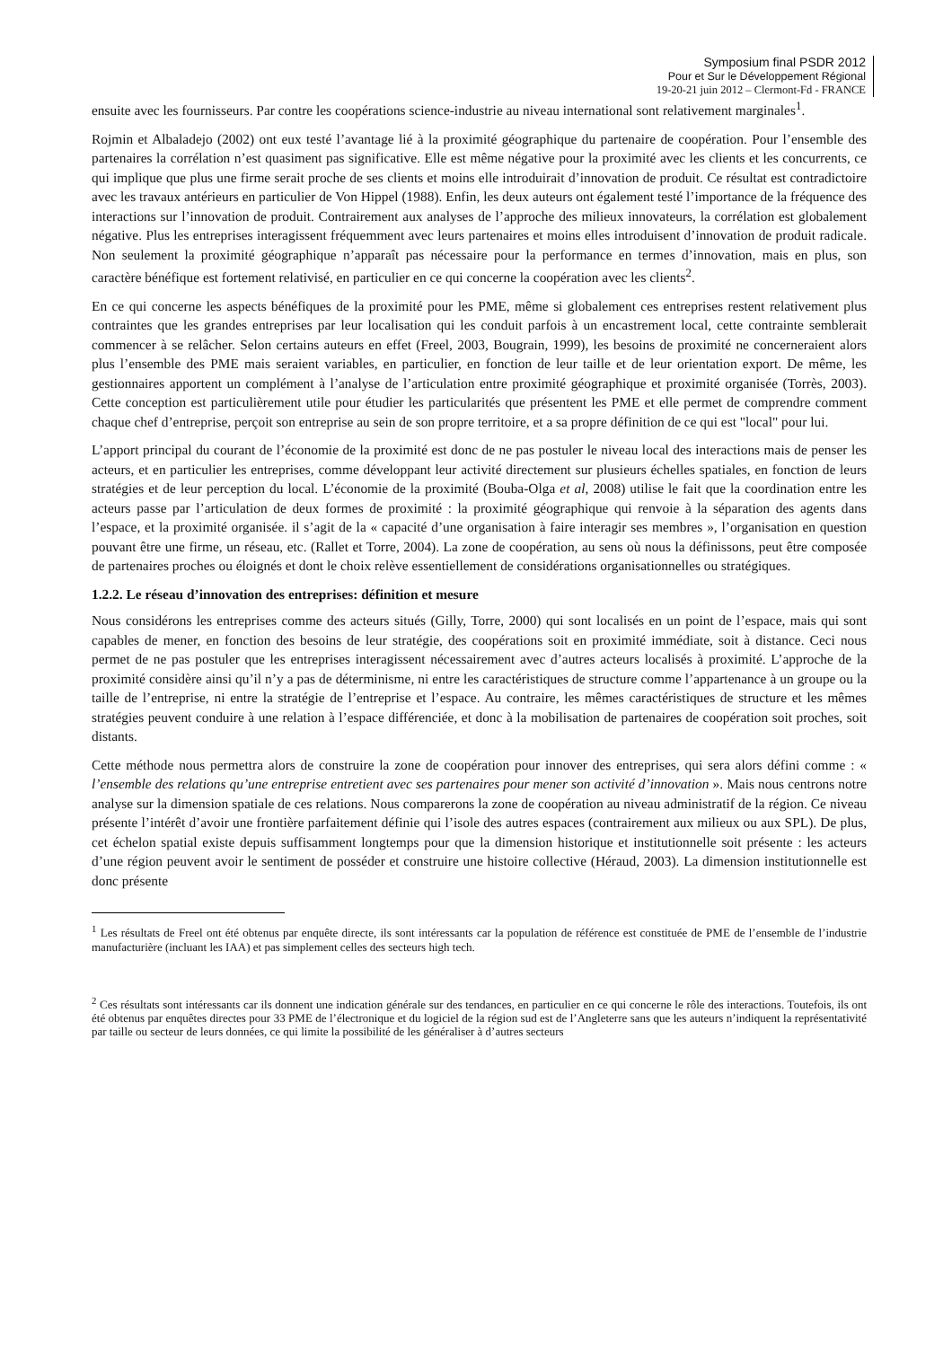Symposium final PSDR 2012
Pour et Sur le Développement Régional
19-20-21 juin 2012 – Clermont-Fd - FRANCE
ensuite avec les fournisseurs. Par contre les coopérations science-industrie au niveau international sont relativement marginales<sup>1</sup>.
Rojmin et Albaladejo (2002) ont eux testé l’avantage lié à la proximité géographique du partenaire de coopération. Pour l’ensemble des partenaires la corrélation n’est quasiment pas significative. Elle est même négative pour la proximité avec les clients et les concurrents, ce qui implique que plus une firme serait proche de ses clients et moins elle introduirait d’innovation de produit. Ce résultat est contradictoire avec les travaux antérieurs en particulier de Von Hippel (1988). Enfin, les deux auteurs ont également testé l’importance de la fréquence des interactions sur l’innovation de produit. Contrairement aux analyses de l’approche des milieux innovateurs, la corrélation est globalement négative. Plus les entreprises interagissent fréquemment avec leurs partenaires et moins elles introduisent d’innovation de produit radicale. Non seulement la proximité géographique n’apparaît pas nécessaire pour la performance en termes d’innovation, mais en plus, son caractère bénéfique est fortement relativisé, en particulier en ce qui concerne la coopération avec les clients<sup>2</sup>.
En ce qui concerne les aspects bénéfiques de la proximité pour les PME, même si globalement ces entreprises restent relativement plus contraintes que les grandes entreprises par leur localisation qui les conduit parfois à un encastrement local, cette contrainte semblerait commencer à se relâcher. Selon certains auteurs en effet (Freel, 2003, Bougrain, 1999), les besoins de proximité ne concerneraient alors plus l’ensemble des PME mais seraient variables, en particulier, en fonction de leur taille et de leur orientation export. De même, les gestionnaires apportent un complément à l’analyse de l’articulation entre proximité géographique et proximité organisée (Torrès, 2003). Cette conception est particulièrement utile pour étudier les particularités que présentent les PME et elle permet de comprendre comment chaque chef d’entreprise, perçoit son entreprise au sein de son propre territoire, et a sa propre définition de ce qui est "local" pour lui.
L’apport principal du courant de l’économie de la proximité est donc de ne pas postuler le niveau local des interactions mais de penser les acteurs, et en particulier les entreprises, comme développant leur activité directement sur plusieurs échelles spatiales, en fonction de leurs stratégies et de leur perception du local. L’économie de la proximité (Bouba-Olga et al, 2008) utilise le fait que la coordination entre les acteurs passe par l’articulation de deux formes de proximité : la proximité géographique qui renvoie à la séparation des agents dans l’espace, et la proximité organisée. il s’agit de la « capacité d’une organisation à faire interagir ses membres », l’organisation en question pouvant être une firme, un réseau, etc. (Rallet et Torre, 2004). La zone de coopération, au sens où nous la définissons, peut être composée de partenaires proches ou éloignés et dont le choix relève essentiellement de considérations organisationnelles ou stratégiques.
1.2.2. Le réseau d’innovation des entreprises: définition et mesure
Nous considérons les entreprises comme des acteurs situés (Gilly, Torre, 2000) qui sont localisés en un point de l’espace, mais qui sont capables de mener, en fonction des besoins de leur stratégie, des coopérations soit en proximité immédiate, soit à distance. Ceci nous permet de ne pas postuler que les entreprises interagissent nécessairement avec d’autres acteurs localisés à proximité. L’approche de la proximité considère ainsi qu’il n’y a pas de déterminisme, ni entre les caractéristiques de structure comme l’appartenance à un groupe ou la taille de l’entreprise, ni entre la stratégie de l’entreprise et l’espace. Au contraire, les mêmes caractéristiques de structure et les mêmes stratégies peuvent conduire à une relation à l’espace différenciée, et donc à la mobilisation de partenaires de coopération soit proches, soit distants.
Cette méthode nous permettra alors de construire la zone de coopération pour innover des entreprises, qui sera alors défini comme : « l’ensemble des relations qu’une entreprise entretient avec ses partenaires pour mener son activité d’innovation ». Mais nous centrons notre analyse sur la dimension spatiale de ces relations. Nous comparerons la zone de coopération au niveau administratif de la région. Ce niveau présente l’intérêt d’avoir une frontière parfaitement définie qui l’isole des autres espaces (contrairement aux milieux ou aux SPL). De plus, cet échelon spatial existe depuis suffisamment longtemps pour que la dimension historique et institutionnelle soit présente : les acteurs d’une région peuvent avoir le sentiment de posséder et construire une histoire collective (Héraud, 2003). La dimension institutionnelle est donc présente
<sup>1</sup> Les résultats de Freel ont été obtenus par enquête directe, ils sont intéressants car la population de référence est constituée de PME de l’ensemble de l’industrie manufacturière (incluant les IAA) et pas simplement celles des secteurs high tech.
<sup>2</sup> Ces résultats sont intéressants car ils donnent une indication générale sur des tendances, en particulier en ce qui concerne le rôle des interactions. Toutefois, ils ont été obtenus par enquêtes directes pour 33 PME de l’électronique et du logiciel de la région sud est de l’Angleterre sans que les auteurs n’indiquent la représentativité par taille ou secteur de leurs données, ce qui limite la possibilité de les généraliser à d’autres secteurs